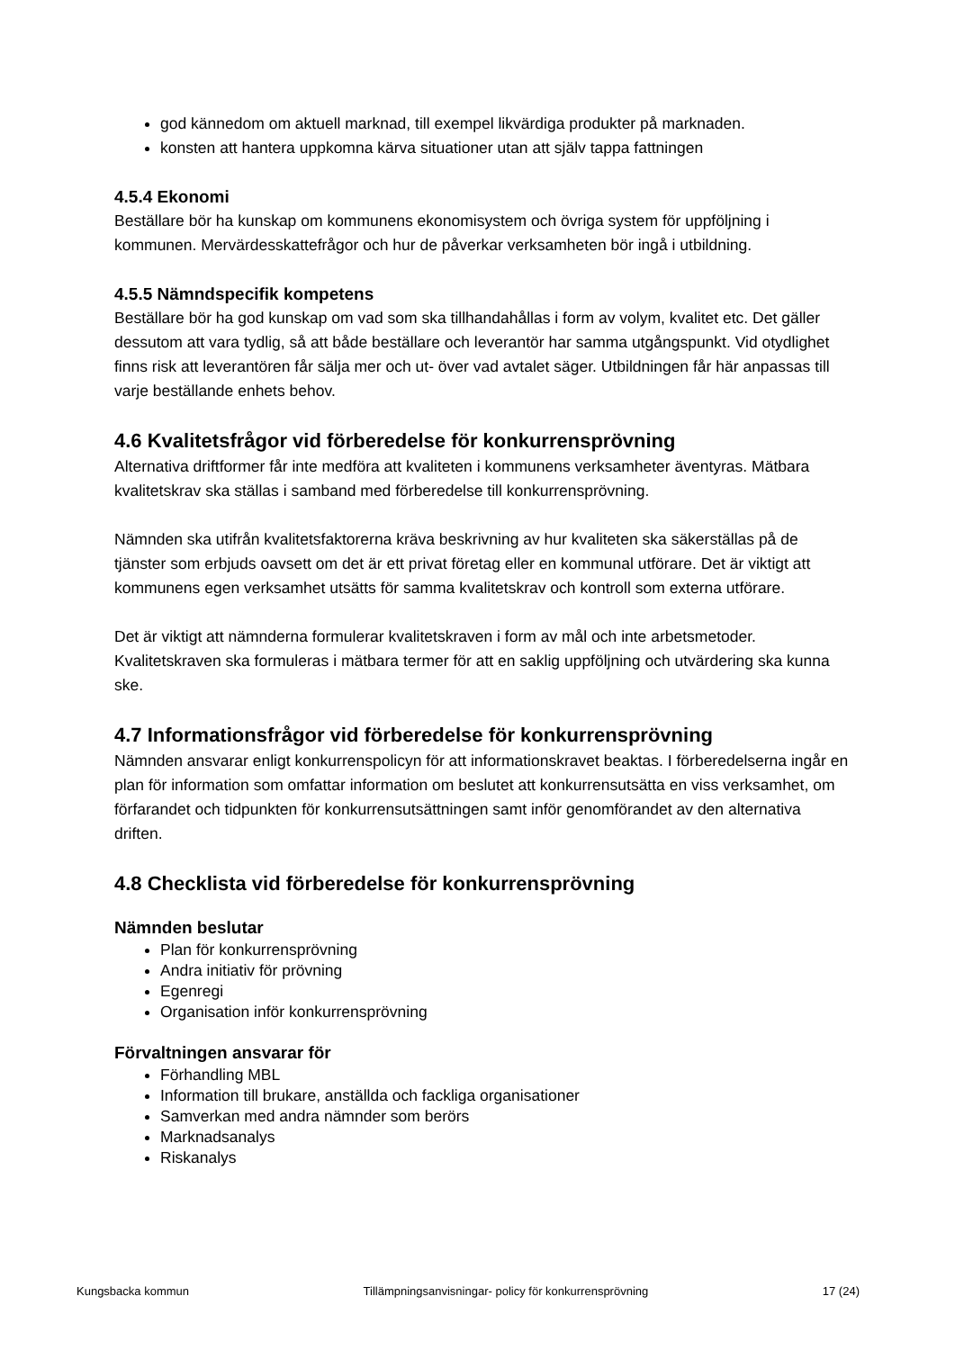god kännedom om aktuell marknad, till exempel likvärdiga produkter på marknaden.
konsten att hantera uppkomna kärva situationer utan att själv tappa fattningen
4.5.4 Ekonomi
Beställare bör ha kunskap om kommunens ekonomisystem och övriga system för uppföljning i kommunen. Mervärdesskattefrågor och hur de påverkar verksamheten bör ingå i utbildning.
4.5.5 Nämndspecifik kompetens
Beställare bör ha god kunskap om vad som ska tillhandahållas i form av volym, kvalitet etc. Det gäller dessutom att vara tydlig, så att både beställare och leverantör har samma utgångspunkt. Vid otydlighet finns risk att leverantören får sälja mer och ut- över vad avtalet säger. Utbildningen får här anpassas till varje beställande enhets behov.
4.6 Kvalitetsfrågor vid förberedelse för konkurrensprövning
Alternativa driftformer får inte medföra att kvaliteten i kommunens verksamheter äventyras. Mätbara kvalitetskrav ska ställas i samband med förberedelse till konkurrensprövning.
Nämnden ska utifrån kvalitetsfaktorerna kräva beskrivning av hur kvaliteten ska säkerställas på de tjänster som erbjuds oavsett om det är ett privat företag eller en kommunal utförare. Det är viktigt att kommunens egen verksamhet utsätts för samma kvalitetskrav och kontroll som externa utförare.
Det är viktigt att nämnderna formulerar kvalitetskraven i form av mål och inte arbetsmetoder. Kvalitetskraven ska formuleras i mätbara termer för att en saklig uppföljning och utvärdering ska kunna ske.
4.7 Informationsfrågor vid förberedelse för konkurrensprövning
Nämnden ansvarar enligt konkurrenspolicyn för att informationskravet beaktas. I förberedelserna ingår en plan för information som omfattar information om beslutet att konkurrensutsätta en viss verksamhet, om förfarandet och tidpunkten för konkurrensutsättningen samt inför genomförandet av den alternativa driften.
4.8 Checklista vid förberedelse för konkurrensprövning
Nämnden beslutar
Plan för konkurrensprövning
Andra initiativ för prövning
Egenregi
Organisation inför konkurrensprövning
Förvaltningen ansvarar för
Förhandling MBL
Information till brukare, anställda och fackliga organisationer
Samverkan med andra nämnder som berörs
Marknadsanalys
Riskanalys
Kungsbacka kommun Tillämpningsanvisningar- policy för konkurrensprövning 17 (24)